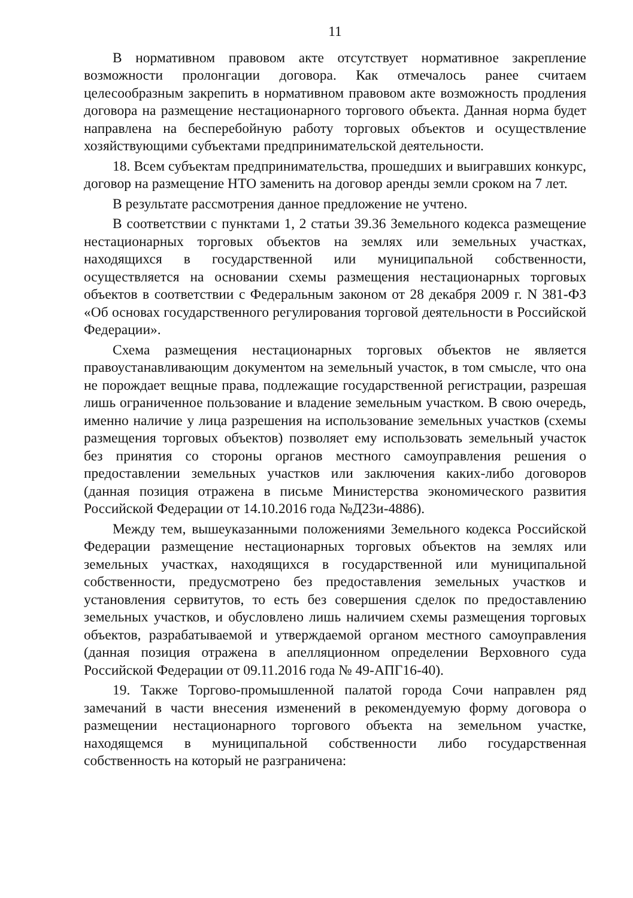11
В нормативном правовом акте отсутствует нормативное закрепление возможности пролонгации договора. Как отмечалось ранее считаем целесообразным закрепить в нормативном правовом акте возможность продления договора на размещение нестационарного торгового объекта. Данная норма будет направлена на бесперебойную работу торговых объектов и осуществление хозяйствующими субъектами предпринимательской деятельности.
18. Всем субъектам предпринимательства, прошедших и выигравших конкурс, договор на размещение НТО заменить на договор аренды земли сроком на 7 лет.
В результате рассмотрения данное предложение не учтено.
В соответствии с пунктами 1, 2 статьи 39.36 Земельного кодекса размещение нестационарных торговых объектов на землях или земельных участках, находящихся в государственной или муниципальной собственности, осуществляется на основании схемы размещения нестационарных торговых объектов в соответствии с Федеральным законом от 28 декабря 2009 г. N 381-ФЗ «Об основах государственного регулирования торговой деятельности в Российской Федерации».
Схема размещения нестационарных торговых объектов не является правоустанавливающим документом на земельный участок, в том смысле, что она не порождает вещные права, подлежащие государственной регистрации, разрешая лишь ограниченное пользование и владение земельным участком. В свою очередь, именно наличие у лица разрешения на использование земельных участков (схемы размещения торговых объектов) позволяет ему использовать земельный участок без принятия со стороны органов местного самоуправления решения о предоставлении земельных участков или заключения каких-либо договоров (данная позиция отражена в письме Министерства экономического развития Российской Федерации от 14.10.2016 года №Д23и-4886).
Между тем, вышеуказанными положениями Земельного кодекса Российской Федерации размещение нестационарных торговых объектов на землях или земельных участках, находящихся в государственной или муниципальной собственности, предусмотрено без предоставления земельных участков и установления сервитутов, то есть без совершения сделок по предоставлению земельных участков, и обусловлено лишь наличием схемы размещения торговых объектов, разрабатываемой и утверждаемой органом местного самоуправления (данная позиция отражена в апелляционном определении Верховного суда Российской Федерации от 09.11.2016 года № 49-АПГ16-40).
19. Также Торгово-промышленной палатой города Сочи направлен ряд замечаний в части внесения изменений в рекомендуемую форму договора о размещении нестационарного торгового объекта на земельном участке, находящемся в муниципальной собственности либо государственная собственность на который не разграничена: